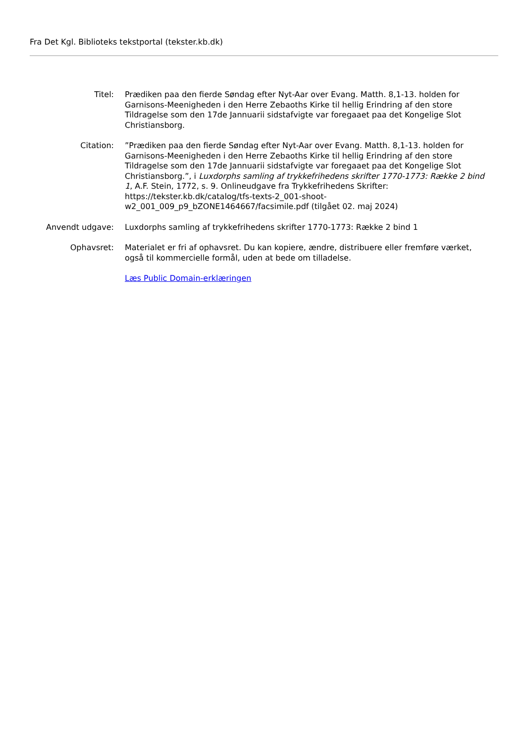Fra Det Kgl. Biblioteks tekstportal (tekster.kb.dk)
| Titel: | Prædiken paa den fierde Søndag efter Nyt-Aar over Evang. Matth. 8,1-13. holden for Garnisons-Meenigheden i den Herre Zebaoths Kirke til hellig Erindring af den store Tildragelse som den 17de Jannuarii sidstafvigte var foregaaet paa det Kongelige Slot Christiansborg. |
| Citation: | ”Prædiken paa den fierde Søndag efter Nyt-Aar over Evang. Matth. 8,1-13. holden for Garnisons-Meenigheden i den Herre Zebaoths Kirke til hellig Erindring af den store Tildragelse som den 17de Jannuarii sidstafvigte var foregaaet paa det Kongelige Slot Christiansborg.”, i Luxdorphs samling af trykkefrihedens skrifter 1770-1773: Række 2 bind 1 , A.F. Stein, 1772, s. 9. Onlineudgave fra Trykkefrihedens Skrifter: https://tekster.kb.dk/catalog/tfs-texts-2_001-shoot-w2_001_009_p9_bZONE1464667/facsimile.pdf (tilgået 02. maj 2024) |
| Anvendt udgave: | Luxdorphs samling af trykkefrihedens skrifter 1770-1773: Række 2 bind 1 |
| Ophavsret: | Materialet er fri af ophavsret. Du kan kopiere, ændre, distribuere eller fremføre værket, også til kommercielle formål, uden at bede om tilladelse. |
| | Læs Public Domain-erklæringen |